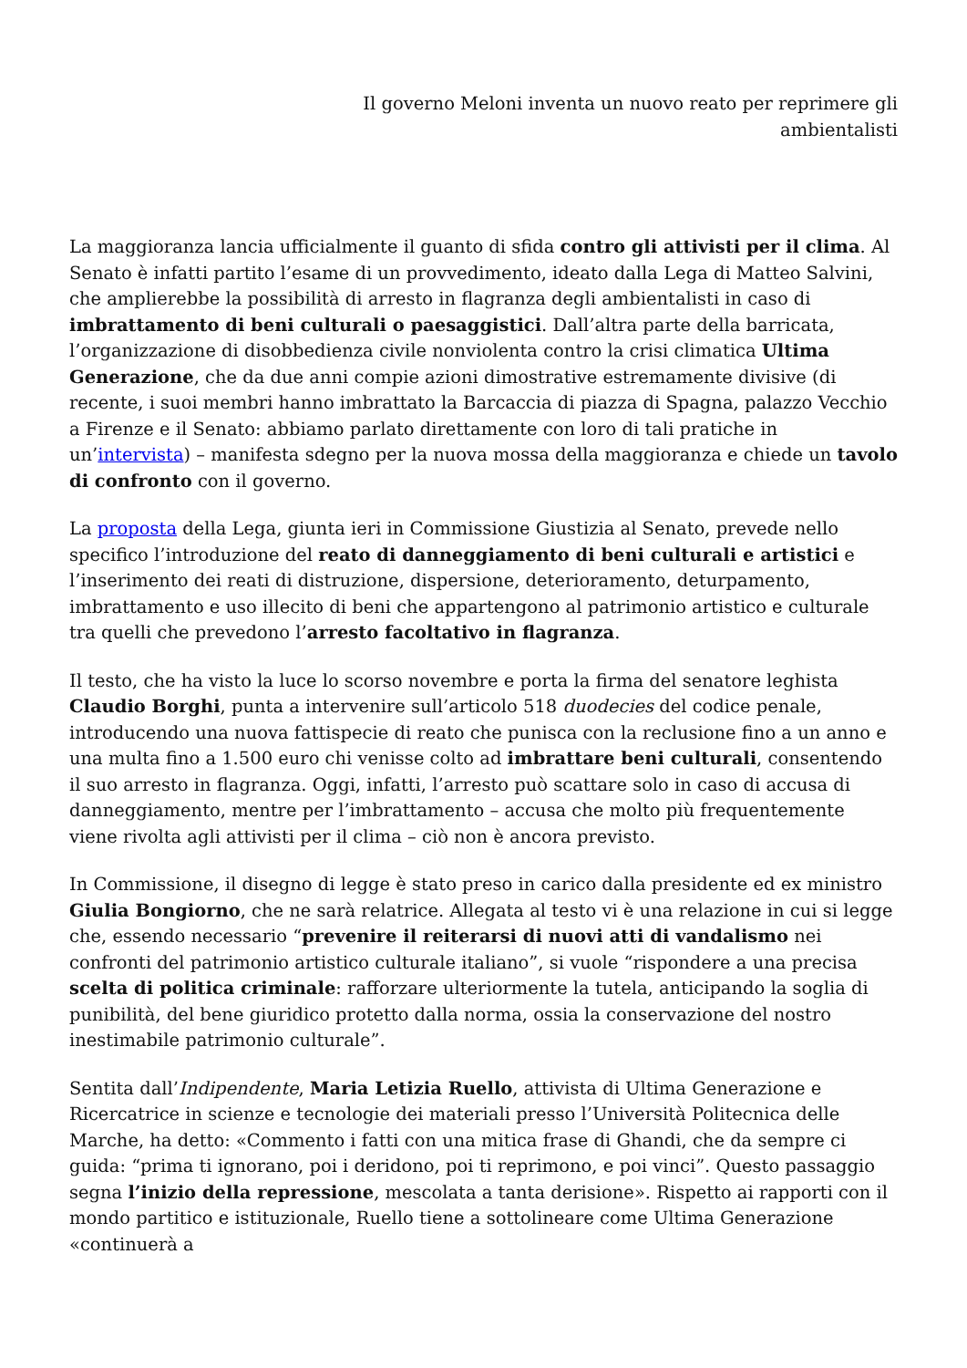Il governo Meloni inventa un nuovo reato per reprimere gli ambientalisti
La maggioranza lancia ufficialmente il guanto di sfida contro gli attivisti per il clima. Al Senato è infatti partito l’esame di un provvedimento, ideato dalla Lega di Matteo Salvini, che amplierebbe la possibilità di arresto in flagranza degli ambientalisti in caso di imbrattamento di beni culturali o paesaggistici. Dall’altra parte della barricata, l’organizzazione di disobbedienza civile nonviolenta contro la crisi climatica Ultima Generazione, che da due anni compie azioni dimostrative estremamente divisive (di recente, i suoi membri hanno imbrattato la Barcaccia di piazza di Spagna, palazzo Vecchio a Firenze e il Senato: abbiamo parlato direttamente con loro di tali pratiche in un’intervista) – manifesta sdegno per la nuova mossa della maggioranza e chiede un tavolo di confronto con il governo.
La proposta della Lega, giunta ieri in Commissione Giustizia al Senato, prevede nello specifico l’introduzione del reato di danneggiamento di beni culturali e artistici e l’inserimento dei reati di distruzione, dispersione, deterioramento, deturpamento, imbrattamento e uso illecito di beni che appartengono al patrimonio artistico e culturale tra quelli che prevedono l’arresto facoltativo in flagranza.
Il testo, che ha visto la luce lo scorso novembre e porta la firma del senatore leghista Claudio Borghi, punta a intervenire sull’articolo 518 duodecies del codice penale, introducendo una nuova fattispecie di reato che punisca con la reclusione fino a un anno e una multa fino a 1.500 euro chi venisse colto ad imbrattare beni culturali, consentendo il suo arresto in flagranza. Oggi, infatti, l’arresto può scattare solo in caso di accusa di danneggiamento, mentre per l’imbrattamento – accusa che molto più frequentemente viene rivolta agli attivisti per il clima – ciò non è ancora previsto.
In Commissione, il disegno di legge è stato preso in carico dalla presidente ed ex ministro Giulia Bongiorno, che ne sarà relatrice. Allegata al testo vi è una relazione in cui si legge che, essendo necessario “prevenire il reiterarsi di nuovi atti di vandalismo nei confronti del patrimonio artistico culturale italiano”, si vuole “rispondere a una precisa scelta di politica criminale: rafforzare ulteriormente la tutela, anticipando la soglia di punibilità, del bene giuridico protetto dalla norma, ossia la conservazione del nostro inestimabile patrimonio culturale”.
Sentita dall’Indipendente, Maria Letizia Ruello, attivista di Ultima Generazione e Ricercatrice in scienze e tecnologie dei materiali presso l’Università Politecnica delle Marche, ha detto: «Commento i fatti con una mitica frase di Ghandi, che da sempre ci guida: “prima ti ignorano, poi i deridono, poi ti reprimono, e poi vinci”. Questo passaggio segna l’inizio della repressione, mescolata a tanta derisione». Rispetto ai rapporti con il mondo partitico e istituzionale, Ruello tiene a sottolineare come Ultima Generazione «continuerà a